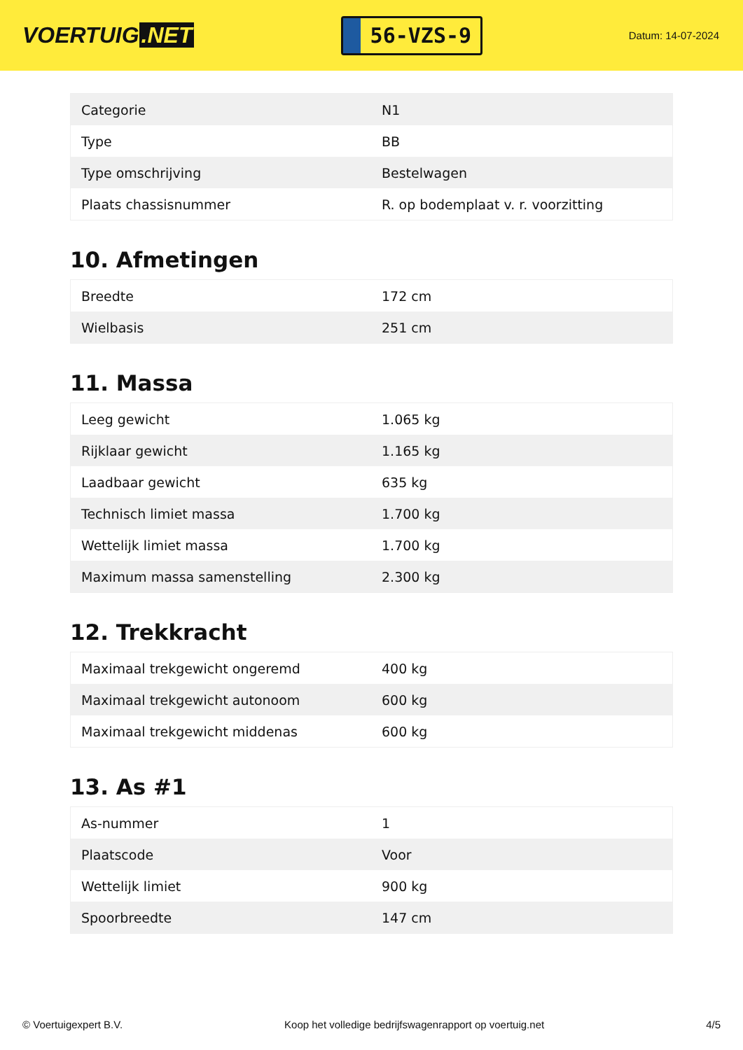VOERTUIG.NET
56-VZS-9
Datum: 14-07-2024
| Categorie | N1 |
| Type | BB |
| Type omschrijving | Bestelwagen |
| Plaats chassisnummer | R. op bodemplaat v. r. voorzitting |
10. Afmetingen
| Breedte | 172 cm |
| Wielbasis | 251 cm |
11. Massa
| Leeg gewicht | 1.065 kg |
| Rijklaar gewicht | 1.165 kg |
| Laadbaar gewicht | 635 kg |
| Technisch limiet massa | 1.700 kg |
| Wettelijk limiet massa | 1.700 kg |
| Maximum massa samenstelling | 2.300 kg |
12. Trekkracht
| Maximaal trekgewicht ongeremd | 400 kg |
| Maximaal trekgewicht autonoom | 600 kg |
| Maximaal trekgewicht middenas | 600 kg |
13. As #1
| As-nummer | 1 |
| Plaatscode | Voor |
| Wettelijk limiet | 900 kg |
| Spoorbreedte | 147 cm |
© Voertuigexpert B.V. Koop het volledige bedrijfswagenrapport op voertuig.net 4/5